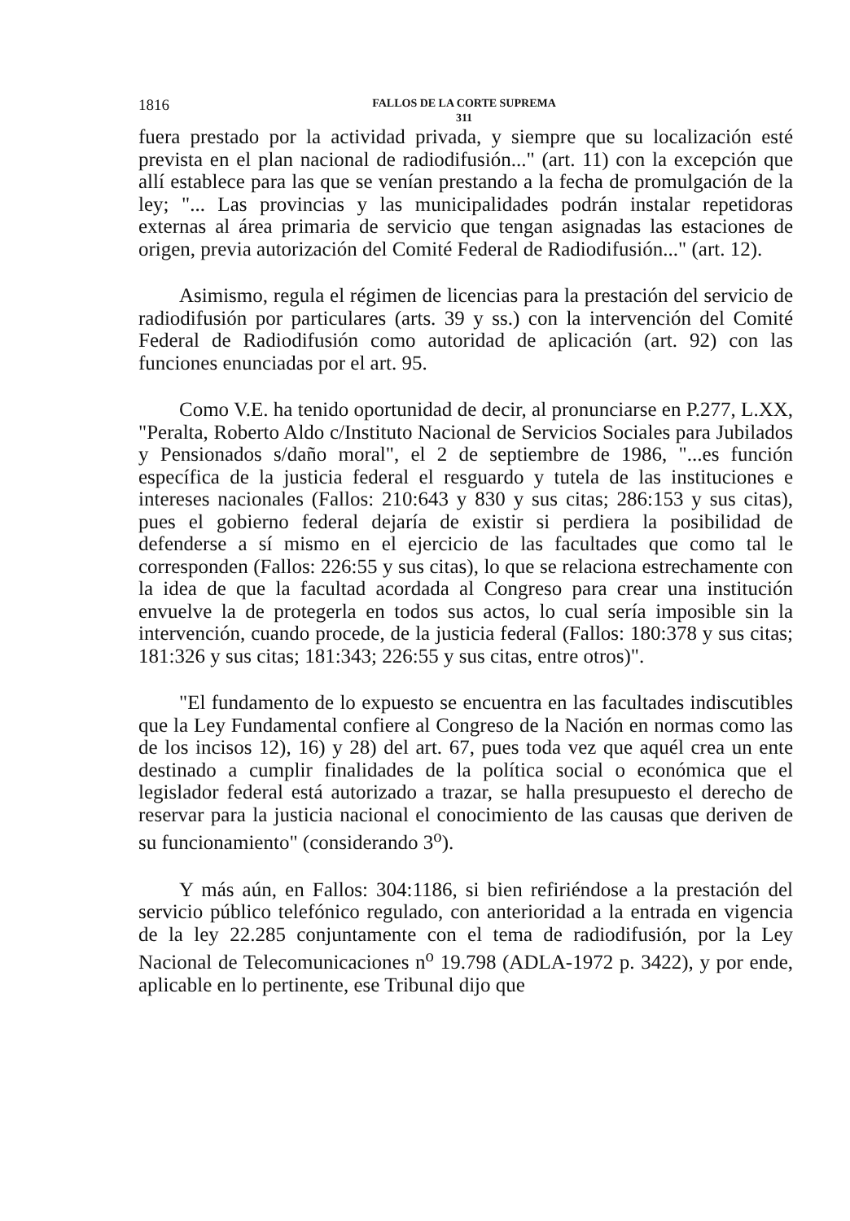1816
FALLOS DE LA CORTE SUPREMA
311
fuera prestado por la actividad privada, y siempre que su localización esté prevista en el plan nacional de radiodifusión..." (art. 11) con la excepción que allí establece para las que se venían prestando a la fecha de promulgación de la ley; "... Las provincias y las municipalidades podrán instalar repetidoras externas al área primaria de servicio que tengan asignadas las estaciones de origen, previa autorización del Comité Federal de Radiodifusión..." (art. 12).
Asimismo, regula el régimen de licencias para la prestación del servicio de radiodifusión por particulares (arts. 39 y ss.) con la intervención del Comité Federal de Radiodifusión como autoridad de aplicación (art. 92) con las funciones enunciadas por el art. 95.
Como V.E. ha tenido oportunidad de decir, al pronunciarse en P.277, L.XX, "Peralta, Roberto Aldo c/Instituto Nacional de Servicios Sociales para Jubilados y Pensionados s/daño moral", el 2 de septiembre de 1986, "...es función específica de la justicia federal el resguardo y tutela de las instituciones e intereses nacionales (Fallos: 210:643 y 830 y sus citas; 286:153 y sus citas), pues el gobierno federal dejaría de existir si perdiera la posibilidad de defenderse a sí mismo en el ejercicio de las facultades que como tal le corresponden (Fallos: 226:55 y sus citas), lo que se relaciona estrechamente con la idea de que la facultad acordada al Congreso para crear una institución envuelve la de protegerla en todos sus actos, lo cual sería imposible sin la intervención, cuando procede, de la justicia federal (Fallos: 180:378 y sus citas; 181:326 y sus citas; 181:343; 226:55 y sus citas, entre otros)".
"El fundamento de lo expuesto se encuentra en las facultades indiscutibles que la Ley Fundamental confiere al Congreso de la Nación en normas como las de los incisos 12), 16) y 28) del art. 67, pues toda vez que aquél crea un ente destinado a cumplir finalidades de la política social o económica que el legislador federal está autorizado a trazar, se halla presupuesto el derecho de reservar para la justicia nacional el conocimiento de las causas que deriven de su funcionamiento" (considerando 3<sup>o</sup>).
Y más aún, en Fallos: 304:1186, si bien refiriéndose a la prestación del servicio público telefónico regulado, con anterioridad a la entrada en vigencia de la ley 22.285 conjuntamente con el tema de radiodifusión, por la Ley Nacional de Telecomunicaciones n<sup>o</sup> 19.798 (ADLA-1972 p. 3422), y por ende, aplicable en lo pertinente, ese Tribunal dijo que